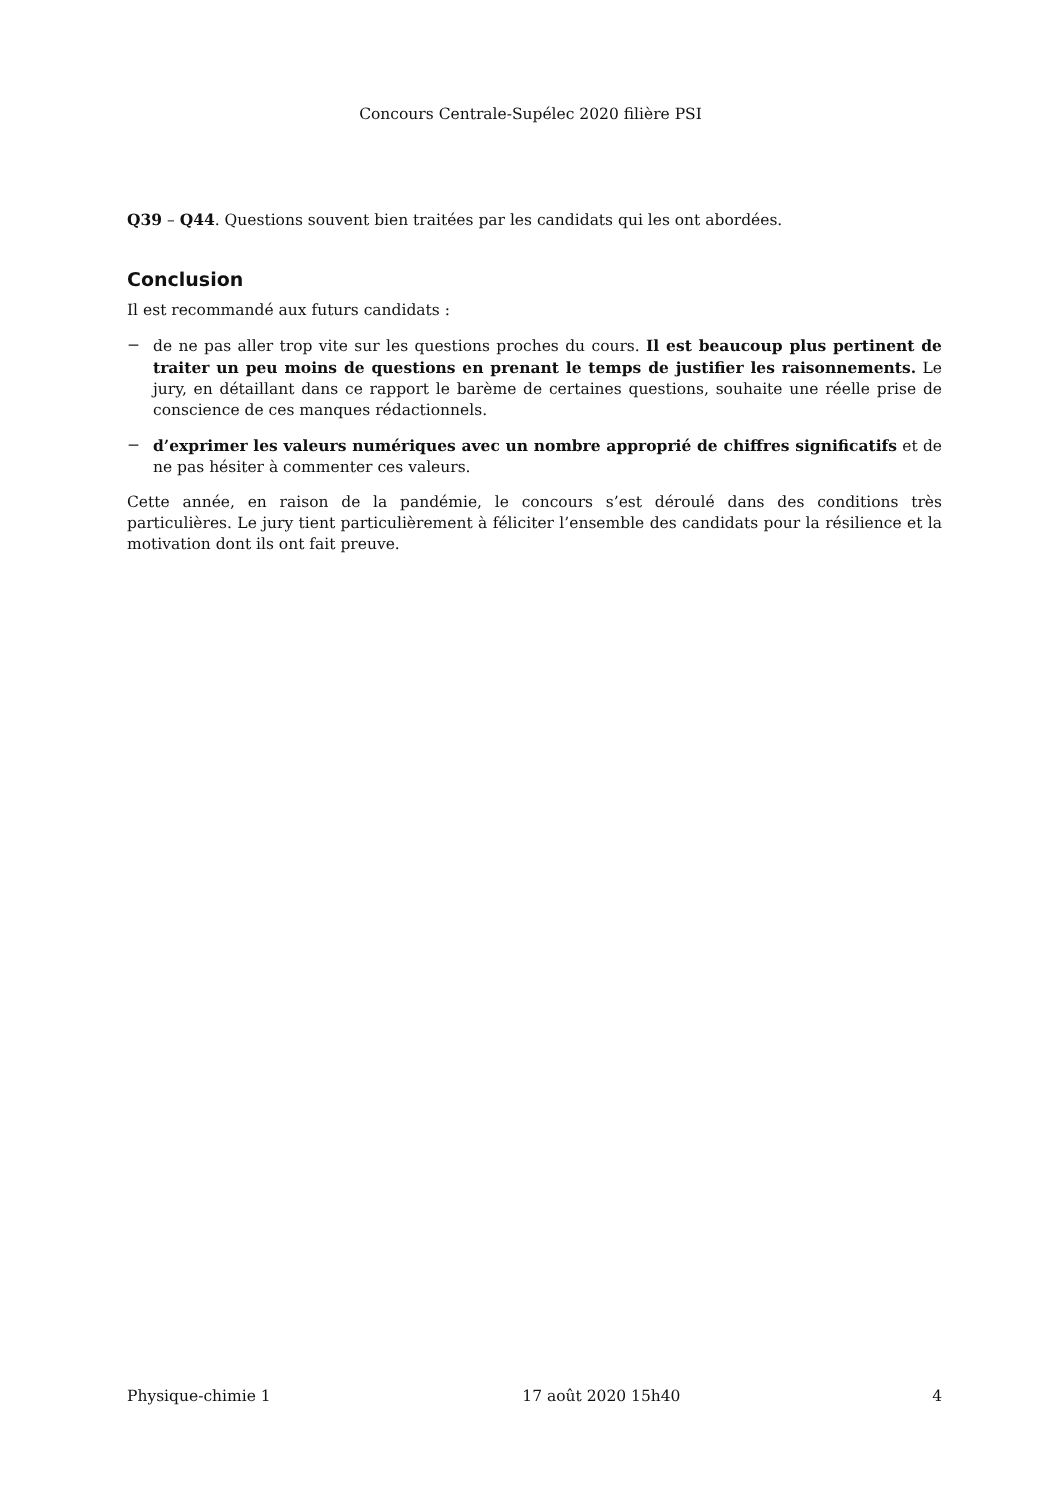Concours Centrale-Supélec 2020 filière PSI
Q39 – Q44. Questions souvent bien traitées par les candidats qui les ont abordées.
Conclusion
Il est recommandé aux futurs candidats :
− de ne pas aller trop vite sur les questions proches du cours. Il est beaucoup plus pertinent de traiter un peu moins de questions en prenant le temps de justifier les raisonnements. Le jury, en détaillant dans ce rapport le barème de certaines questions, souhaite une réelle prise de conscience de ces manques rédactionnels.
− d’exprimer les valeurs numériques avec un nombre approprié de chiffres significatifs et de ne pas hésiter à commenter ces valeurs.
Cette année, en raison de la pandémie, le concours s’est déroulé dans des conditions très particulières. Le jury tient particulièrement à féliciter l’ensemble des candidats pour la résilience et la motivation dont ils ont fait preuve.
Physique-chimie 1 17 août 2020 15h40 4